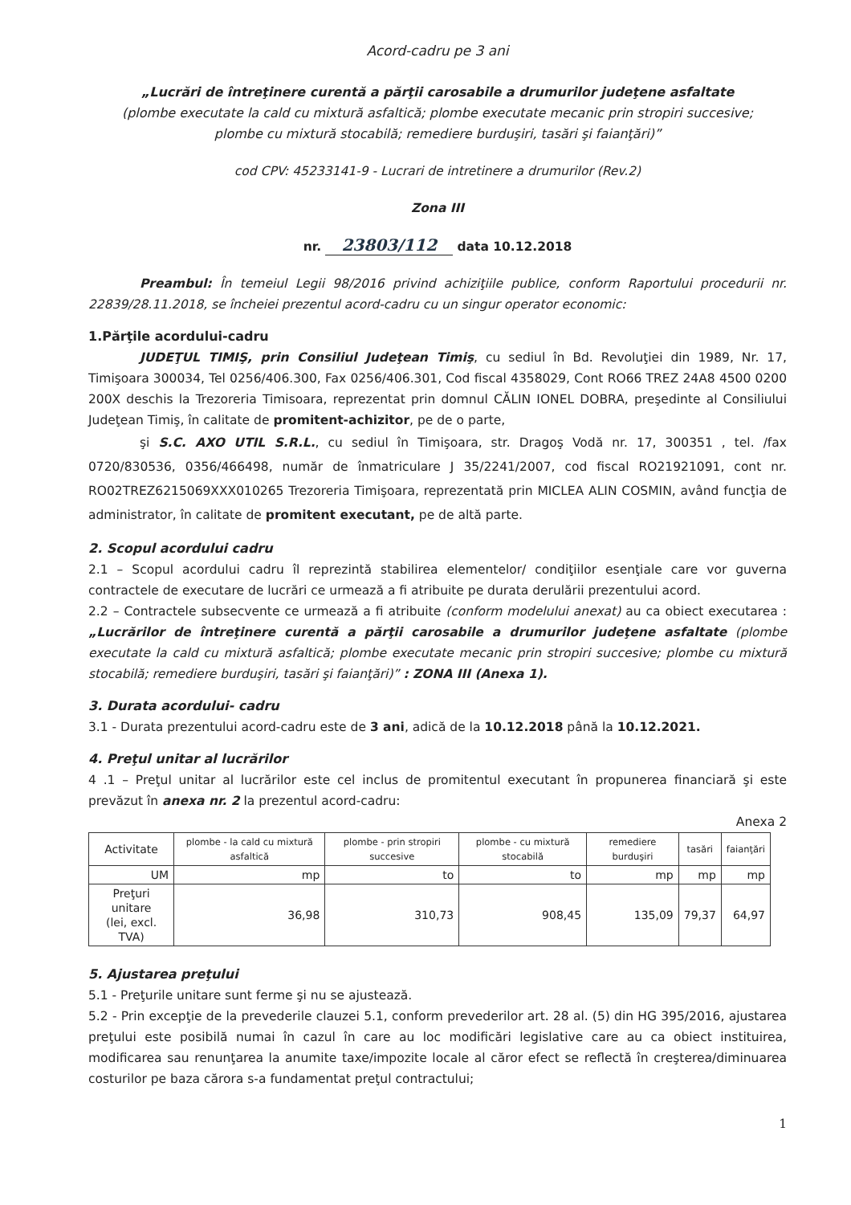Acord-cadru pe 3 ani
„Lucrări de întreţinere curentă a părţii carosabile a drumurilor judeţene asfaltate
(plombe executate la cald cu mixtură asfaltică; plombe executate mecanic prin stropiri succesive;
plombe cu mixtură stocabilă; remediere burduşiri, tasări şi faianţări)”
cod CPV: 45233141-9 - Lucrari de intretinere a drumurilor (Rev.2)
Zona III
nr. 23803/112 data 10.12.2018
Preambul: În temeiul Legii 98/2016 privind achiziţiile publice, conform Raportului procedurii nr. 22839/28.11.2018, se încheiei prezentul acord-cadru cu un singur operator economic:
1.Părţile acordului-cadru
JUDEŢUL TIMIŞ, prin Consiliul Judeţean Timiş, cu sediul în Bd. Revoluţiei din 1989, Nr. 17, Timişoara 300034, Tel 0256/406.300, Fax 0256/406.301, Cod fiscal 4358029, Cont RO66 TREZ 24A8 4500 0200 200X deschis la Trezoreria Timisoara, reprezentat prin domnul CĂLIN IONEL DOBRA, preşedinte al Consiliului Judeţean Timiş, în calitate de promitent-achizitor, pe de o parte,
şi S.C. AXO UTIL S.R.L., cu sediul în Timişoara, str. Dragoş Vodă nr. 17, 300351 , tel. /fax 0720/830536, 0356/466498, număr de înmatriculare J 35/2241/2007, cod fiscal RO21921091, cont nr. RO02TREZ6215069XXX010265 Trezoreria Timişoara, reprezentată prin MICLEA ALIN COSMIN, având funcţia de administrator, în calitate de promitent executant, pe de altă parte.
2. Scopul acordului cadru
2.1 – Scopul acordului cadru îl reprezintă stabilirea elementelor/ condiţiilor esenţiale care vor guverna contractele de executare de lucrări ce urmează a fi atribuite pe durata derulării prezentului acord.
2.2 – Contractele subsecvente ce urmează a fi atribuite (conform modelului anexat) au ca obiect executarea : „Lucrărilor de întreţinere curentă a părţii carosabile a drumurilor judeţene asfaltate (plombe executate la cald cu mixtură asfaltică; plombe executate mecanic prin stropiri succesive; plombe cu mixtură stocabilă; remediere burduşiri, tasări şi faianţări)” : ZONA III (Anexa 1).
3. Durata acordului- cadru
3.1 - Durata prezentului acord-cadru este de 3 ani, adică de la 10.12.2018 până la 10.12.2021.
4. Preţul unitar al lucrărilor
4 .1 – Preţul unitar al lucrărilor este cel inclus de promitentul executant în propunerea financiară şi este prevăzut în anexa nr. 2 la prezentul acord-cadru:
Anexa 2
| Activitate | plombe - la cald cu mixtură asfaltică | plombe - prin stropiri succesive | plombe - cu mixtură stocabilă | remediere burduşiri | tasări | faianţări |
| --- | --- | --- | --- | --- | --- | --- |
| UM | mp | to | to | mp | mp | mp |
| Preţuri unitare (lei, excl. TVA) | 36,98 | 310,73 | 908,45 | 135,09 | 79,37 | 64,97 |
5. Ajustarea preţului
5.1 - Preţurile unitare sunt ferme şi nu se ajustează.
5.2 - Prin excepţie de la prevederile clauzei 5.1, conform prevederilor art. 28 al. (5) din HG 395/2016, ajustarea preţului este posibilă numai în cazul în care au loc modificări legislative care au ca obiect instituirea, modificarea sau renunţarea la anumite taxe/impozite locale al căror efect se reflectă în creşterea/diminuarea costurilor pe baza cărora s-a fundamentat preţul contractului;
1